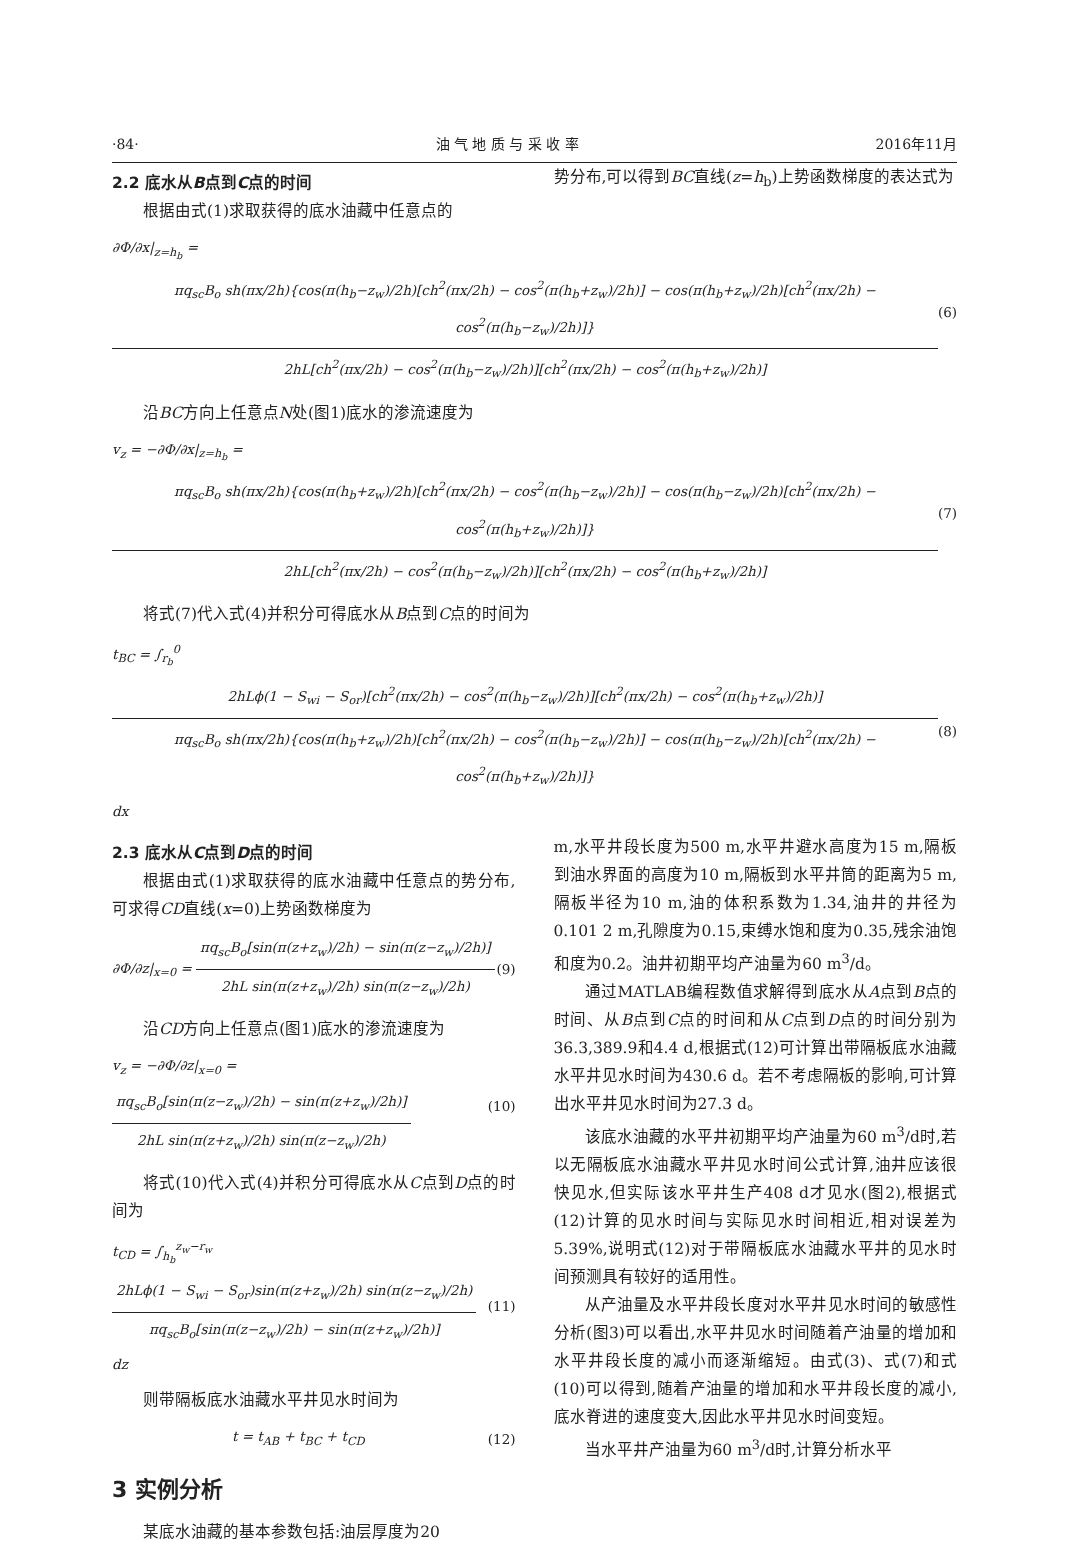·84· 油 气 地 质 与 采 收 率 2016年11月
2.2 底水从B点到C点的时间
根据由式(1)求取获得的底水油藏中任意点的
势分布,可以得到BC直线(z=h<sub>b</sub>)上势函数梯度的表达式为
∂Φ/∂x|<sub>z=h<sub>b</sub></sub> =
πq<sub>sc</sub>B<sub>o</sub> sh(πx/2h){cos(π(h<sub>b</sub>−z<sub>w</sub>)/2h)[ch<sup>2</sup>(πx/2h) − cos<sup>2</sup>(π(h<sub>b</sub>+z<sub>w</sub>)/2h)] − cos(π(h<sub>b</sub>+z<sub>w</sub>)/2h)[ch<sup>2</sup>(πx/2h) − cos<sup>2</sup>(π(h<sub>b</sub>−z<sub>w</sub>)/2h)]}
2hL[ch<sup>2</sup>(πx/2h) − cos<sup>2</sup>(π(h<sub>b</sub>−z<sub>w</sub>)/2h)][ch<sup>2</sup>(πx/2h) − cos<sup>2</sup>(π(h<sub>b</sub>+z<sub>w</sub>)/2h)]
(6)
沿BC方向上任意点N处(图1)底水的渗流速度为
v<sub>z</sub> = −∂Φ/∂x|<sub>z=h<sub>b</sub></sub> =
πq<sub>sc</sub>B<sub>o</sub> sh(πx/2h){cos(π(h<sub>b</sub>+z<sub>w</sub>)/2h)[ch<sup>2</sup>(πx/2h) − cos<sup>2</sup>(π(h<sub>b</sub>−z<sub>w</sub>)/2h)] − cos(π(h<sub>b</sub>−z<sub>w</sub>)/2h)[ch<sup>2</sup>(πx/2h) − cos<sup>2</sup>(π(h<sub>b</sub>+z<sub>w</sub>)/2h)]}
2hL[ch<sup>2</sup>(πx/2h) − cos<sup>2</sup>(π(h<sub>b</sub>−z<sub>w</sub>)/2h)][ch<sup>2</sup>(πx/2h) − cos<sup>2</sup>(π(h<sub>b</sub>+z<sub>w</sub>)/2h)]
(7)
将式(7)代入式(4)并积分可得底水从B点到C点的时间为
t<sub>BC</sub> = ∫<sub>r<sub>b</sub></sub><sup>0</sup>
2hLϕ(1 − S<sub>wi</sub> − S<sub>or</sub>)[ch<sup>2</sup>(πx/2h) − cos<sup>2</sup>(π(h<sub>b</sub>−z<sub>w</sub>)/2h)][ch<sup>2</sup>(πx/2h) − cos<sup>2</sup>(π(h<sub>b</sub>+z<sub>w</sub>)/2h)]
πq<sub>sc</sub>B<sub>o</sub> sh(πx/2h){cos(π(h<sub>b</sub>+z<sub>w</sub>)/2h)[ch<sup>2</sup>(πx/2h) − cos<sup>2</sup>(π(h<sub>b</sub>−z<sub>w</sub>)/2h)] − cos(π(h<sub>b</sub>−z<sub>w</sub>)/2h)[ch<sup>2</sup>(πx/2h) − cos<sup>2</sup>(π(h<sub>b</sub>+z<sub>w</sub>)/2h)]}
dx (8)
2.3 底水从C点到D点的时间
根据由式(1)求取获得的底水油藏中任意点的势分布,可求得CD直线(x=0)上势函数梯度为
∂Φ/∂z|<sub>x=0</sub> =
πq<sub>sc</sub>B<sub>o</sub>[sin(π(z+z<sub>w</sub>)/2h) − sin(π(z−z<sub>w</sub>)/2h)]
2hL sin(π(z+z<sub>w</sub>)/2h) sin(π(z−z<sub>w</sub>)/2h)
(9)
沿CD方向上任意点(图1)底水的渗流速度为
v<sub>z</sub> = −∂Φ/∂z|<sub>x=0</sub> =
πq<sub>sc</sub>B<sub>o</sub>[sin(π(z−z<sub>w</sub>)/2h) − sin(π(z+z<sub>w</sub>)/2h)]
2hL sin(π(z+z<sub>w</sub>)/2h) sin(π(z−z<sub>w</sub>)/2h)
(10)
将式(10)代入式(4)并积分可得底水从C点到D点的时间为
t<sub>CD</sub> = ∫<sub>h<sub>b</sub></sub><sup>z<sub>w</sub>−r<sub>w</sub></sup>
2hLϕ(1 − S<sub>wi</sub> − S<sub>or</sub>)sin(π(z+z<sub>w</sub>)/2h) sin(π(z−z<sub>w</sub>)/2h)
πq<sub>sc</sub>B<sub>o</sub>[sin(π(z−z<sub>w</sub>)/2h) − sin(π(z+z<sub>w</sub>)/2h)]
dz (11)
则带隔板底水油藏水平井见水时间为
t = t<sub>AB</sub> + t<sub>BC</sub> + t<sub>CD</sub> (12)
3 实例分析
某底水油藏的基本参数包括:油层厚度为20
m,水平井段长度为500 m,水平井避水高度为15 m,隔板到油水界面的高度为10 m,隔板到水平井筒的距离为5 m,隔板半径为10 m,油的体积系数为1.34,油井的井径为0.101 2 m,孔隙度为0.15,束缚水饱和度为0.35,残余油饱和度为0.2。油井初期平均产油量为60 m<sup>3</sup>/d。
通过MATLAB编程数值求解得到底水从A点到B点的时间、从B点到C点的时间和从C点到D点的时间分别为36.3,389.9和4.4 d,根据式(12)可计算出带隔板底水油藏水平井见水时间为430.6 d。若不考虑隔板的影响,可计算出水平井见水时间为27.3 d。
该底水油藏的水平井初期平均产油量为60 m<sup>3</sup>/d时,若以无隔板底水油藏水平井见水时间公式计算,油井应该很快见水,但实际该水平井生产408 d才见水(图2),根据式(12)计算的见水时间与实际见水时间相近,相对误差为5.39%,说明式(12)对于带隔板底水油藏水平井的见水时间预测具有较好的适用性。
从产油量及水平井段长度对水平井见水时间的敏感性分析(图3)可以看出,水平井见水时间随着产油量的增加和水平井段长度的减小而逐渐缩短。由式(3)、式(7)和式(10)可以得到,随着产油量的增加和水平井段长度的减小,底水脊进的速度变大,因此水平井见水时间变短。
当水平井产油量为60 m<sup>3</sup>/d时,计算分析水平